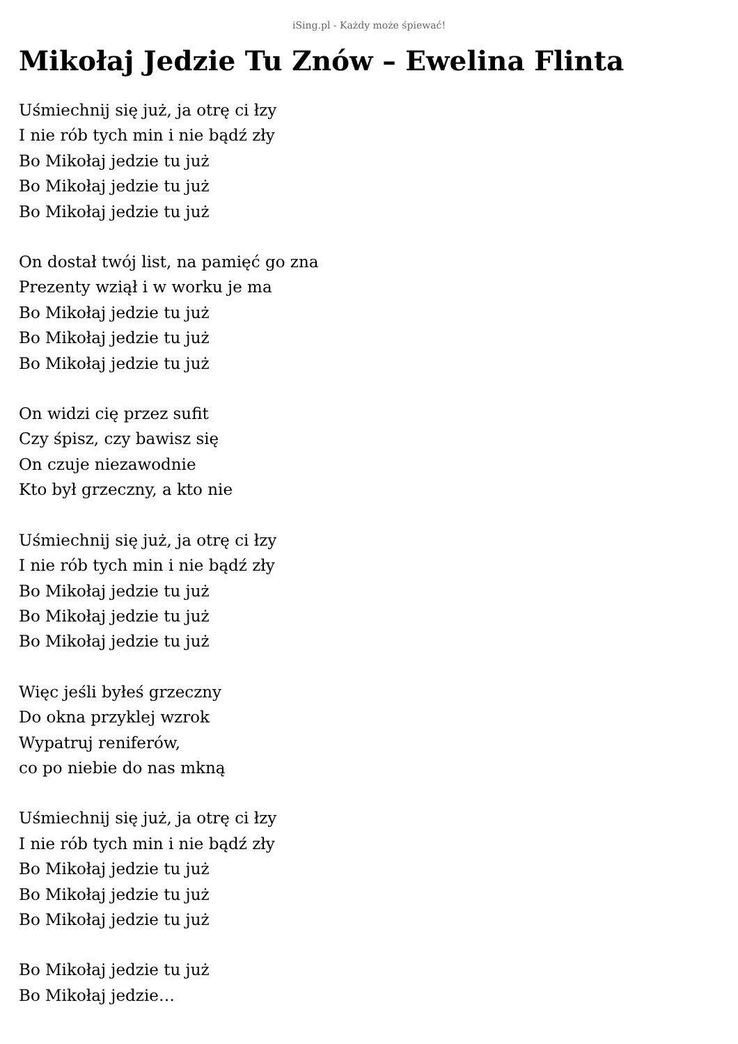iSing.pl - Każdy może śpiewać!
Mikołaj Jedzie Tu Znów – Ewelina Flinta
Uśmiechnij się już, ja otrę ci łzy
I nie rób tych min i nie bądź zły
Bo Mikołaj jedzie tu już
Bo Mikołaj jedzie tu już
Bo Mikołaj jedzie tu już
On dostał twój list, na pamięć go zna
Prezenty wziął i w worku je ma
Bo Mikołaj jedzie tu już
Bo Mikołaj jedzie tu już
Bo Mikołaj jedzie tu już
On widzi cię przez sufit
Czy śpisz, czy bawisz się
On czuje niezawodnie
Kto był grzeczny, a kto nie
Uśmiechnij się już, ja otrę ci łzy
I nie rób tych min i nie bądź zły
Bo Mikołaj jedzie tu już
Bo Mikołaj jedzie tu już
Bo Mikołaj jedzie tu już
Więc jeśli byłeś grzeczny
Do okna przyklej wzrok
Wypatruj reniferów,
co po niebie do nas mkną
Uśmiechnij się już, ja otrę ci łzy
I nie rób tych min i nie bądź zły
Bo Mikołaj jedzie tu już
Bo Mikołaj jedzie tu już
Bo Mikołaj jedzie tu już
Bo Mikołaj jedzie tu już
Bo Mikołaj jedzie…